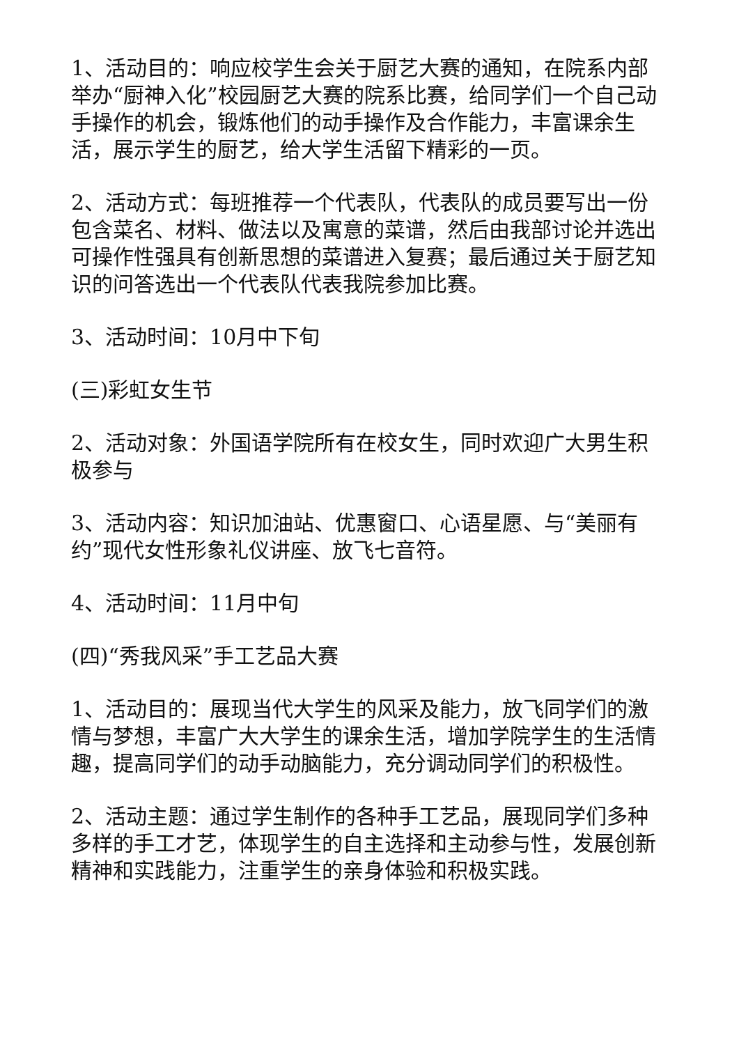1、活动目的：响应校学生会关于厨艺大赛的通知，在院系内部举办“厨神入化”校园厨艺大赛的院系比赛，给同学们一个自己动手操作的机会，锻炼他们的动手操作及合作能力，丰富课余生活，展示学生的厨艺，给大学生活留下精彩的一页。
2、活动方式：每班推荐一个代表队，代表队的成员要写出一份包含菜名、材料、做法以及寓意的菜谱，然后由我部讨论并选出可操作性强具有创新思想的菜谱进入复赛；最后通过关于厨艺知识的问答选出一个代表队代表我院参加比赛。
3、活动时间：10月中下旬
(三)彩虹女生节
2、活动对象：外国语学院所有在校女生，同时欢迎广大男生积极参与
3、活动内容：知识加油站、优惠窗口、心语星愿、与“美丽有约”现代女性形象礼仪讲座、放飞七音符。
4、活动时间：11月中旬
(四)“秀我风采”手工艺品大赛
1、活动目的：展现当代大学生的风采及能力，放飞同学们的激情与梦想，丰富广大大学生的课余生活，增加学院学生的生活情趣，提高同学们的动手动脑能力，充分调动同学们的积极性。
2、活动主题：通过学生制作的各种手工艺品，展现同学们多种多样的手工才艺，体现学生的自主选择和主动参与性，发展创新精神和实践能力，注重学生的亲身体验和积极实践。